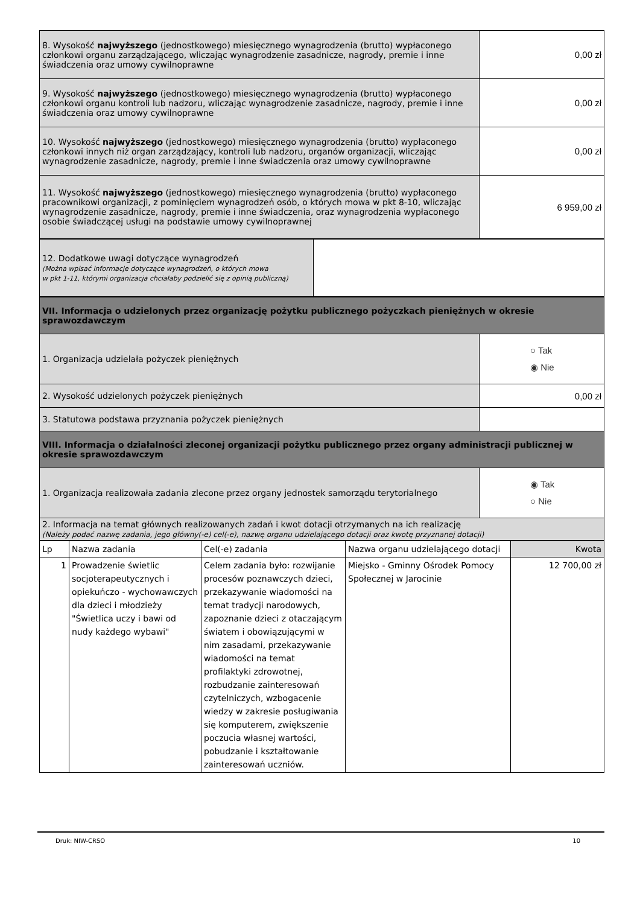| 8. Wysokość najwyższego (jednostkowego) miesięcznego wynagrodzenia (brutto) wypłaconego członkowi organu zarządzającego, wliczając wynagrodzenie zasadnicze, nagrody, premie i inne świadczenia oraz umowy cywilnoprawne | 0,00 zł |
| 9. Wysokość najwyższego (jednostkowego) miesięcznego wynagrodzenia (brutto) wypłaconego członkowi organu kontroli lub nadzoru, wliczając wynagrodzenie zasadnicze, nagrody, premie i inne świadczenia oraz umowy cywilnoprawne | 0,00 zł |
| 10. Wysokość najwyższego (jednostkowego) miesięcznego wynagrodzenia (brutto) wypłaconego członkowi innych niż organ zarządzający, kontroli lub nadzoru, organów organizacji, wliczając wynagrodzenie zasadnicze, nagrody, premie i inne świadczenia oraz umowy cywilnoprawne | 0,00 zł |
| 11. Wysokość najwyższego (jednostkowego) miesięcznego wynagrodzenia (brutto) wypłaconego pracownikowi organizacji, z pominięciem wynagrodzeń osób, o których mowa w pkt 8-10, wliczając wynagrodzenie zasadnicze, nagrody, premie i inne świadczenia, oraz wynagrodzenia wypłaconego osobie świadczącej usługi na podstawie umowy cywilnoprawnej | 6 959,00 zł |
| 12. Dodatkowe uwagi dotyczące wynagrodzeń (Można wpisać informacje dotyczące wynagrodzeń, o których mowa w pkt 1-11, którymi organizacja chciałaby podzielić się z opinią publiczną) | |
| VII. Informacja o udzielonych przez organizację pożytku publicznego pożyczkach pieniężnych w okresie sprawozdawczym | |
| 1. Organizacja udzielała pożyczek pieniężnych | ○ Tak ◉ Nie |
| 2. Wysokość udzielonych pożyczek pieniężnych | 0,00 zł |
| 3. Statutowa podstawa przyznania pożyczek pieniężnych | |
| VIII. Informacja o działalności zleconej organizacji pożytku publicznego przez organy administracji publicznej w okresie sprawozdawczym | |
| 1. Organizacja realizowała zadania zlecone przez organy jednostek samorządu terytorialnego | ◉ Tak ○ Nie |
| 2. Informacja na temat głównych realizowanych zadań i kwot dotacji otrzymanych na ich realizację (Należy podać nazwę zadania, jego główny(-e) cel(-e), nazwę organu udzielającego dotacji oraz kwotę przyznanej dotacji) | |
| Lp | Nazwa zadania | Cel(-e) zadania | Nazwa organu udzielającego dotacji | Kwota |
| 1 | Prowadzenie świetlic socjoterapeutycznych i opiekuńczo - wychowawczych dla dzieci i młodzieży "Świetlica uczy i bawi od nudy każdego wybawi" | Celem zadania było: rozwijanie procesów poznawczych dzieci, przekazywanie wiadomości na temat tradycji narodowych, zapoznanie dzieci z otaczającym światem i obowiązującymi w nim zasadami, przekazywanie wiadomości na temat profilaktyki zdrowotnej, rozbudzanie zainteresowań czytelniczych, wzbogacenie wiedzy w zakresie posługiwania się komputerem, zwiększenie poczucia własnej wartości, pobudzanie i kształtowanie zainteresowań uczniów. | Miejsko - Gminny Ośrodek Pomocy Społecznej w Jarocinie | 12 700,00 zł |
Druk: NIW-CRSO 10